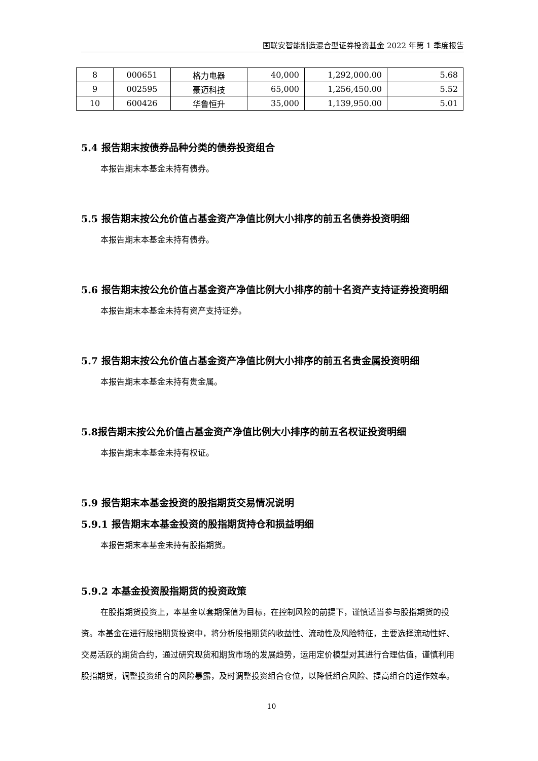国联安智能制造混合型证券投资基金 2022 年第 1 季度报告
| 8 | 000651 | 格力电器 | 40,000 | 1,292,000.00 | 5.68 |
| 9 | 002595 | 豪迈科技 | 65,000 | 1,256,450.00 | 5.52 |
| 10 | 600426 | 华鲁恒升 | 35,000 | 1,139,950.00 | 5.01 |
5.4 报告期末按债券品种分类的债券投资组合
本报告期末本基金未持有债券。
5.5 报告期末按公允价值占基金资产净值比例大小排序的前五名债券投资明细
本报告期末本基金未持有债券。
5.6 报告期末按公允价值占基金资产净值比例大小排序的前十名资产支持证券投资明细
本报告期末本基金未持有资产支持证券。
5.7 报告期末按公允价值占基金资产净值比例大小排序的前五名贵金属投资明细
本报告期末本基金未持有贵金属。
5.8报告期末按公允价值占基金资产净值比例大小排序的前五名权证投资明细
本报告期末本基金未持有权证。
5.9 报告期末本基金投资的股指期货交易情况说明
5.9.1 报告期末本基金投资的股指期货持仓和损益明细
本报告期末本基金未持有股指期货。
5.9.2 本基金投资股指期货的投资政策
在股指期货投资上，本基金以套期保值为目标，在控制风险的前提下，谨慎适当参与股指期货的投资。本基金在进行股指期货投资中，将分析股指期货的收益性、流动性及风险特征，主要选择流动性好、交易活跃的期货合约，通过研究现货和期货市场的发展趋势，运用定价模型对其进行合理估值，谨慎利用股指期货，调整投资组合的风险暴露，及时调整投资组合仓位，以降低组合风险、提高组合的运作效率。
10